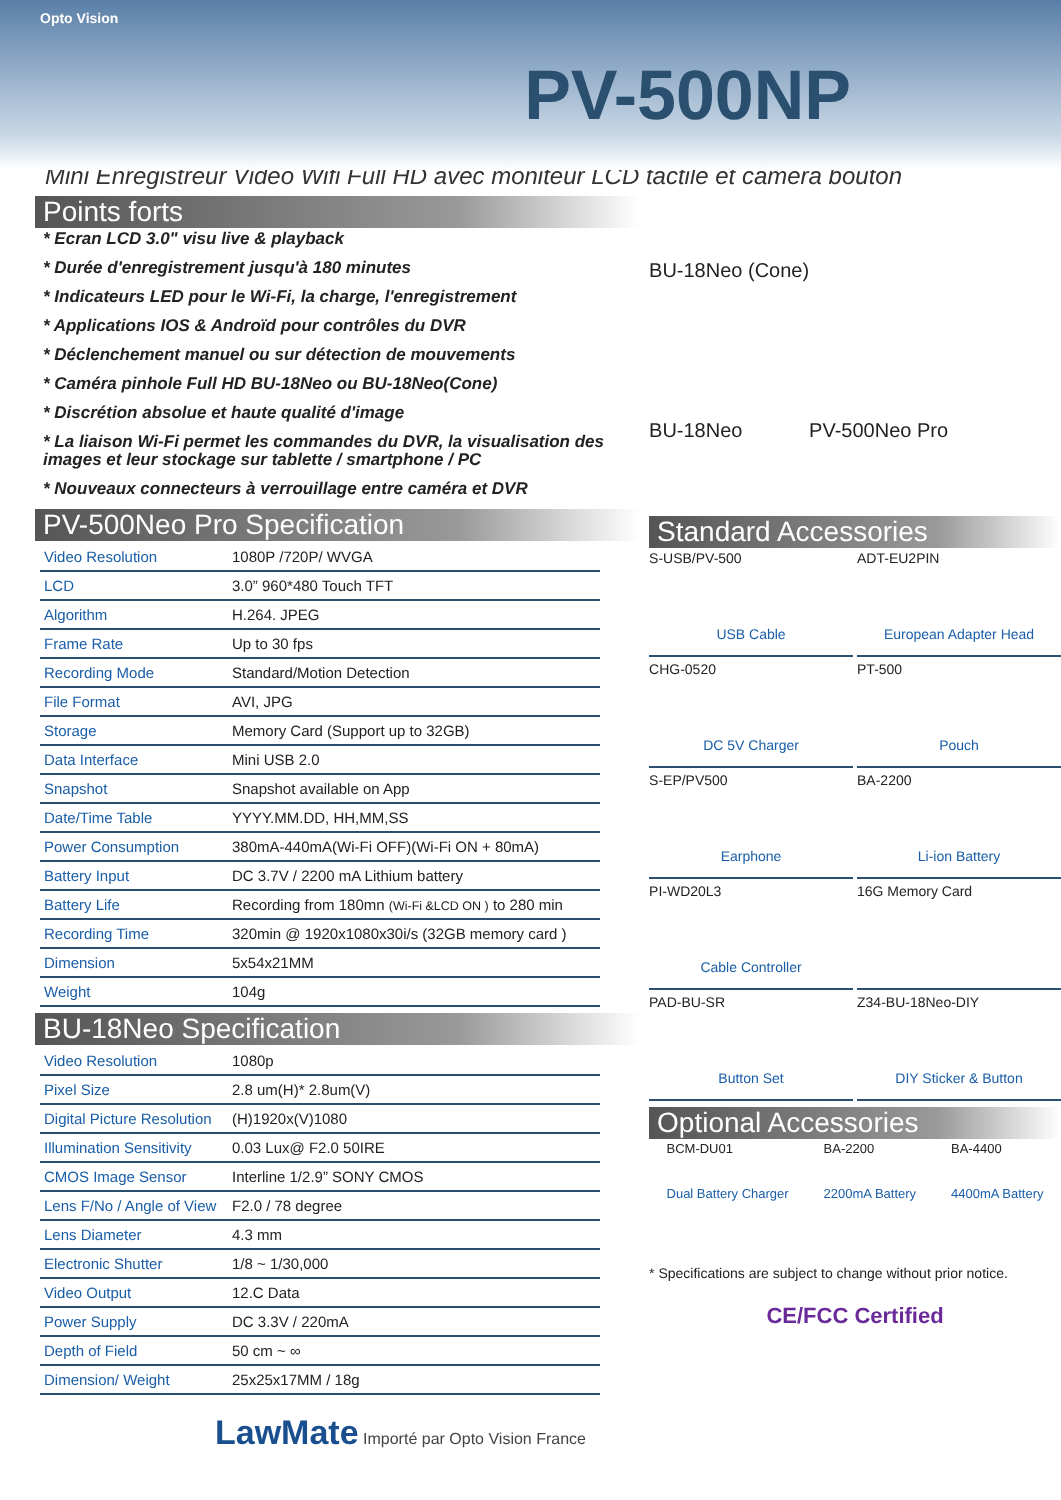Opto Vision
PV-500NP
Mini Enregistreur Vidéo Wifi Full HD avec moniteur LCD tactile et caméra bouton
Points forts
* Ecran LCD 3.0" visu live & playback
* Durée d'enregistrement jusqu'à 180 minutes
* Indicateurs LED pour le Wi-Fi, la charge, l'enregistrement
* Applications IOS & Androïd pour contrôles du DVR
* Déclenchement manuel ou sur détection de mouvements
* Caméra pinhole Full HD BU-18Neo ou BU-18Neo(Cone)
* Discrétion absolue et haute qualité d'image
* La liaison Wi-Fi permet les commandes du DVR, la visualisation des images et leur stockage sur tablette / smartphone / PC
* Nouveaux connecteurs à verrouillage entre caméra et DVR
PV-500Neo Pro Specification
| Video Resolution | 1080P /720P/ WVGA |
| LCD | 3.0” 960*480 Touch TFT |
| Algorithm | H.264. JPEG |
| Frame Rate | Up to 30 fps |
| Recording Mode | Standard/Motion Detection |
| File Format | AVI, JPG |
| Storage | Memory Card (Support up to 32GB) |
| Data Interface | Mini USB 2.0 |
| Snapshot | Snapshot available on App |
| Date/Time Table | YYYY.MM.DD, HH,MM,SS |
| Power Consumption | 380mA-440mA(Wi-Fi OFF)(Wi-Fi ON + 80mA) |
| Battery Input | DC 3.7V / 2200 mA Lithium battery |
| Battery Life | Recording from 180mn (Wi-Fi &LCD ON ) to 280 min |
| Recording Time | 320min @ 1920x1080x30i/s (32GB memory card ) |
| Dimension | 5x54x21MM |
| Weight | 104g |
BU-18Neo Specification
| Video Resolution | 1080p |
| Pixel Size | 2.8 um(H)* 2.8um(V) |
| Digital Picture Resolution | (H)1920x(V)1080 |
| Illumination Sensitivity | 0.03 Lux@ F2.0 50IRE |
| CMOS Image Sensor | Interline 1/2.9” SONY CMOS |
| Lens F/No / Angle of View | F2.0 / 78 degree |
| Lens Diameter | 4.3 mm |
| Electronic Shutter | 1/8 ~ 1/30,000 |
| Video Output | 12.C Data |
| Power Supply | DC 3.3V / 220mA |
| Depth of Field | 50 cm ~ ∞ |
| Dimension/ Weight | 25x25x17MM / 18g |
LawMate Importé par Opto Vision France
BU-18Neo (Cone)
BU-18Neo PV-500Neo Pro
Standard Accessories
S-USB/PV-500
USB Cable
ADT-EU2PIN
European Adapter Head
CHG-0520
DC 5V Charger
PT-500
Pouch
S-EP/PV500
Earphone
BA-2200
Li-ion Battery
PI-WD20L3
Cable Controller
16G Memory Card
PAD-BU-SR
Button Set
Z34-BU-18Neo-DIY
DIY Sticker & Button
Optional Accessories
BCM-DU01
Dual Battery Charger
BA-2200
2200mA Battery
BA-4400
4400mA Battery
* Specifications are subject to change without prior notice.
CE/FCC Certified